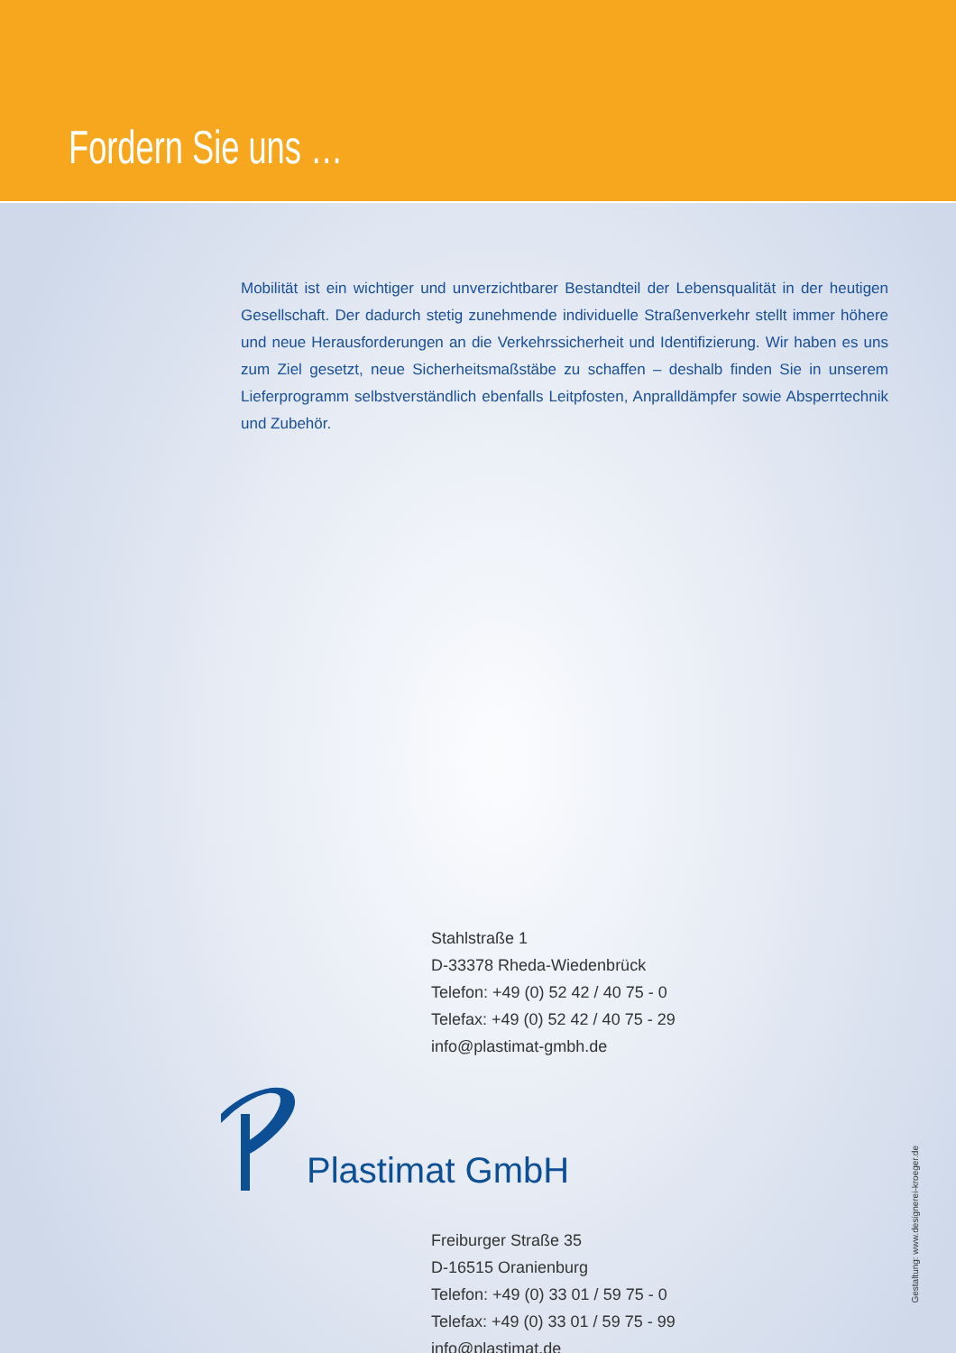Fordern Sie uns …
Mobilität ist ein wichtiger und unverzichtbarer Bestandteil der Lebensqualität in der heutigen Gesellschaft. Der dadurch stetig zunehmende individuelle Straßenverkehr stellt immer höhere und neue Herausforderungen an die Verkehrssicherheit und Identifizierung. Wir haben es uns zum Ziel gesetzt, neue Sicherheitsmaßstäbe zu schaffen – deshalb finden Sie in unserem Lieferprogramm selbstverständlich ebenfalls Leitpfosten, Anpralldämpfer sowie Absperrtechnik und Zubehör.
Stahlstraße 1
D-33378 Rheda-Wiedenbrück
Telefon: +49 (0) 52 42 / 40 75 - 0
Telefax: +49 (0) 52 42 / 40 75 - 29
info@plastimat-gmbh.de
Plastimat GmbH
Freiburger Straße 35
D-16515 Oranienburg
Telefon: +49 (0) 33 01 / 59 75 - 0
Telefax: +49 (0) 33 01 / 59 75 - 99
info@plastimat.de
Gestaltung: www.designerei-kroeger.de